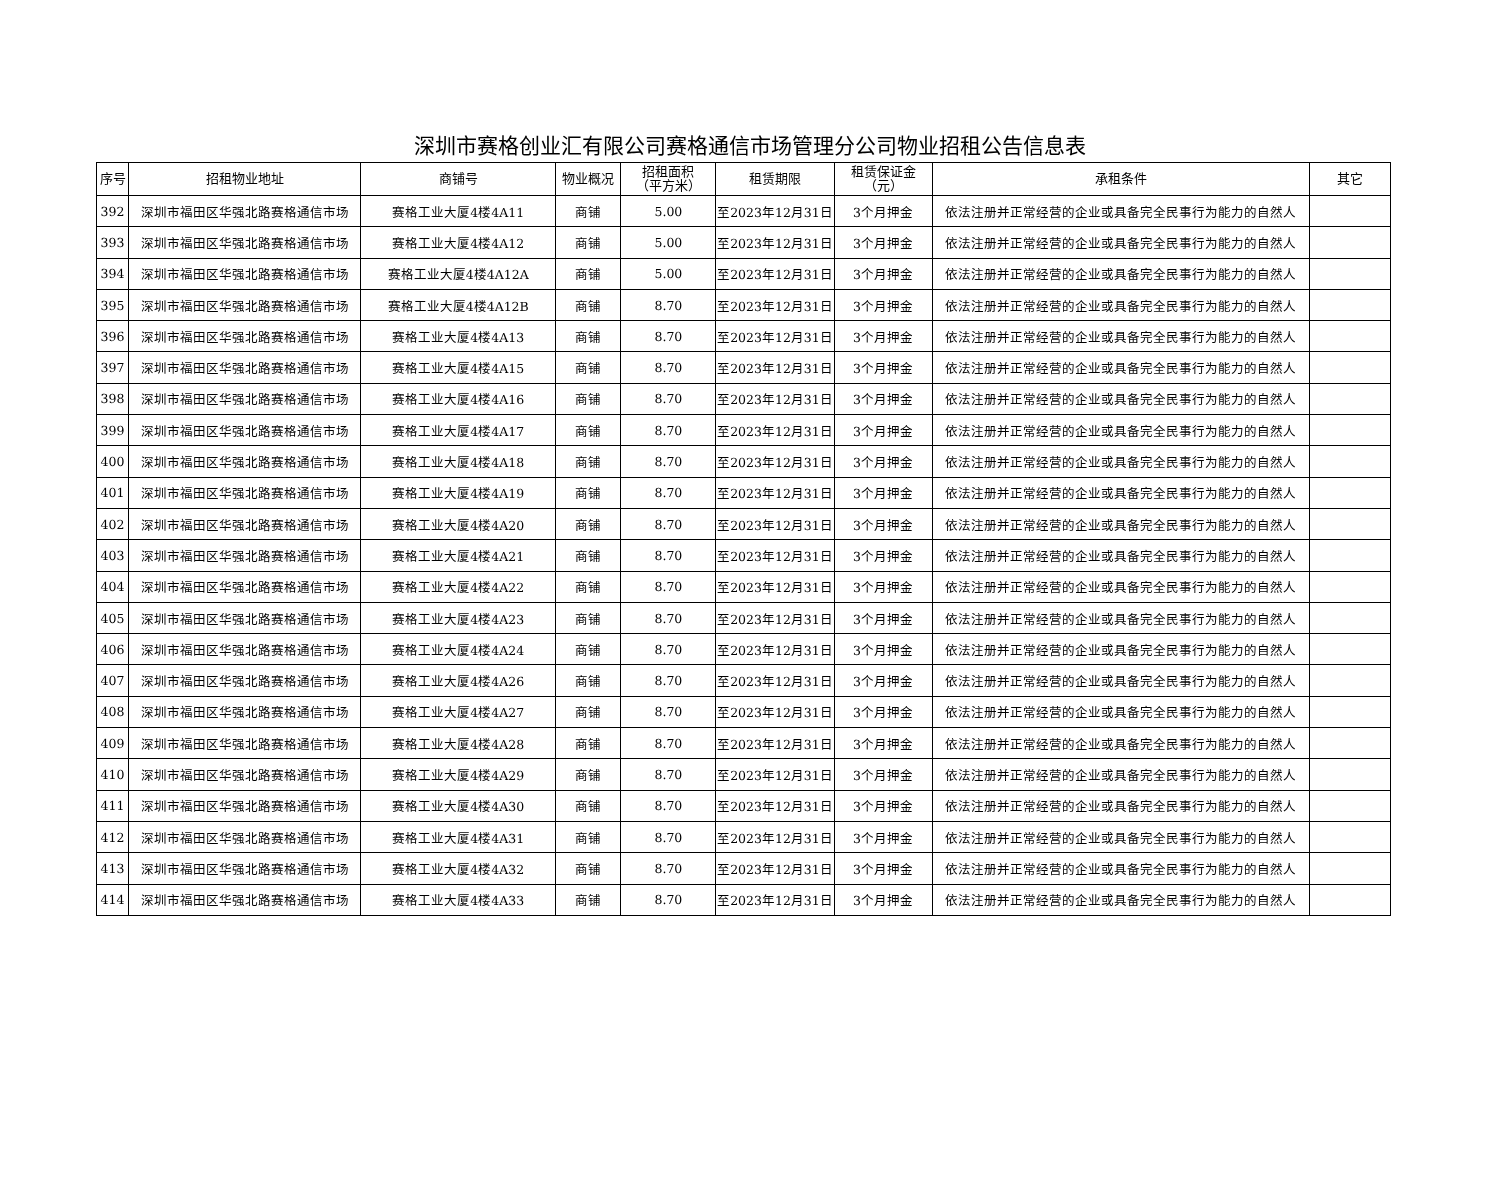深圳市赛格创业汇有限公司赛格通信市场管理分公司物业招租公告信息表
| 序号 | 招租物业地址 | 商铺号 | 物业概况 | 招租面积 （平方米） | 租赁期限 | 租赁保证金 （元） | 承租条件 | 其它 |
| --- | --- | --- | --- | --- | --- | --- | --- | --- |
| 392 | 深圳市福田区华强北路赛格通信市场 | 赛格工业大厦4楼4A11 | 商铺 | 5.00 | 至2023年12月31日 | 3个月押金 | 依法注册并正常经营的企业或具备完全民事行为能力的自然人 | |
| 393 | 深圳市福田区华强北路赛格通信市场 | 赛格工业大厦4楼4A12 | 商铺 | 5.00 | 至2023年12月31日 | 3个月押金 | 依法注册并正常经营的企业或具备完全民事行为能力的自然人 | |
| 394 | 深圳市福田区华强北路赛格通信市场 | 赛格工业大厦4楼4A12A | 商铺 | 5.00 | 至2023年12月31日 | 3个月押金 | 依法注册并正常经营的企业或具备完全民事行为能力的自然人 | |
| 395 | 深圳市福田区华强北路赛格通信市场 | 赛格工业大厦4楼4A12B | 商铺 | 8.70 | 至2023年12月31日 | 3个月押金 | 依法注册并正常经营的企业或具备完全民事行为能力的自然人 | |
| 396 | 深圳市福田区华强北路赛格通信市场 | 赛格工业大厦4楼4A13 | 商铺 | 8.70 | 至2023年12月31日 | 3个月押金 | 依法注册并正常经营的企业或具备完全民事行为能力的自然人 | |
| 397 | 深圳市福田区华强北路赛格通信市场 | 赛格工业大厦4楼4A15 | 商铺 | 8.70 | 至2023年12月31日 | 3个月押金 | 依法注册并正常经营的企业或具备完全民事行为能力的自然人 | |
| 398 | 深圳市福田区华强北路赛格通信市场 | 赛格工业大厦4楼4A16 | 商铺 | 8.70 | 至2023年12月31日 | 3个月押金 | 依法注册并正常经营的企业或具备完全民事行为能力的自然人 | |
| 399 | 深圳市福田区华强北路赛格通信市场 | 赛格工业大厦4楼4A17 | 商铺 | 8.70 | 至2023年12月31日 | 3个月押金 | 依法注册并正常经营的企业或具备完全民事行为能力的自然人 | |
| 400 | 深圳市福田区华强北路赛格通信市场 | 赛格工业大厦4楼4A18 | 商铺 | 8.70 | 至2023年12月31日 | 3个月押金 | 依法注册并正常经营的企业或具备完全民事行为能力的自然人 | |
| 401 | 深圳市福田区华强北路赛格通信市场 | 赛格工业大厦4楼4A19 | 商铺 | 8.70 | 至2023年12月31日 | 3个月押金 | 依法注册并正常经营的企业或具备完全民事行为能力的自然人 | |
| 402 | 深圳市福田区华强北路赛格通信市场 | 赛格工业大厦4楼4A20 | 商铺 | 8.70 | 至2023年12月31日 | 3个月押金 | 依法注册并正常经营的企业或具备完全民事行为能力的自然人 | |
| 403 | 深圳市福田区华强北路赛格通信市场 | 赛格工业大厦4楼4A21 | 商铺 | 8.70 | 至2023年12月31日 | 3个月押金 | 依法注册并正常经营的企业或具备完全民事行为能力的自然人 | |
| 404 | 深圳市福田区华强北路赛格通信市场 | 赛格工业大厦4楼4A22 | 商铺 | 8.70 | 至2023年12月31日 | 3个月押金 | 依法注册并正常经营的企业或具备完全民事行为能力的自然人 | |
| 405 | 深圳市福田区华强北路赛格通信市场 | 赛格工业大厦4楼4A23 | 商铺 | 8.70 | 至2023年12月31日 | 3个月押金 | 依法注册并正常经营的企业或具备完全民事行为能力的自然人 | |
| 406 | 深圳市福田区华强北路赛格通信市场 | 赛格工业大厦4楼4A24 | 商铺 | 8.70 | 至2023年12月31日 | 3个月押金 | 依法注册并正常经营的企业或具备完全民事行为能力的自然人 | |
| 407 | 深圳市福田区华强北路赛格通信市场 | 赛格工业大厦4楼4A26 | 商铺 | 8.70 | 至2023年12月31日 | 3个月押金 | 依法注册并正常经营的企业或具备完全民事行为能力的自然人 | |
| 408 | 深圳市福田区华强北路赛格通信市场 | 赛格工业大厦4楼4A27 | 商铺 | 8.70 | 至2023年12月31日 | 3个月押金 | 依法注册并正常经营的企业或具备完全民事行为能力的自然人 | |
| 409 | 深圳市福田区华强北路赛格通信市场 | 赛格工业大厦4楼4A28 | 商铺 | 8.70 | 至2023年12月31日 | 3个月押金 | 依法注册并正常经营的企业或具备完全民事行为能力的自然人 | |
| 410 | 深圳市福田区华强北路赛格通信市场 | 赛格工业大厦4楼4A29 | 商铺 | 8.70 | 至2023年12月31日 | 3个月押金 | 依法注册并正常经营的企业或具备完全民事行为能力的自然人 | |
| 411 | 深圳市福田区华强北路赛格通信市场 | 赛格工业大厦4楼4A30 | 商铺 | 8.70 | 至2023年12月31日 | 3个月押金 | 依法注册并正常经营的企业或具备完全民事行为能力的自然人 | |
| 412 | 深圳市福田区华强北路赛格通信市场 | 赛格工业大厦4楼4A31 | 商铺 | 8.70 | 至2023年12月31日 | 3个月押金 | 依法注册并正常经营的企业或具备完全民事行为能力的自然人 | |
| 413 | 深圳市福田区华强北路赛格通信市场 | 赛格工业大厦4楼4A32 | 商铺 | 8.70 | 至2023年12月31日 | 3个月押金 | 依法注册并正常经营的企业或具备完全民事行为能力的自然人 | |
| 414 | 深圳市福田区华强北路赛格通信市场 | 赛格工业大厦4楼4A33 | 商铺 | 8.70 | 至2023年12月31日 | 3个月押金 | 依法注册并正常经营的企业或具备完全民事行为能力的自然人 | |